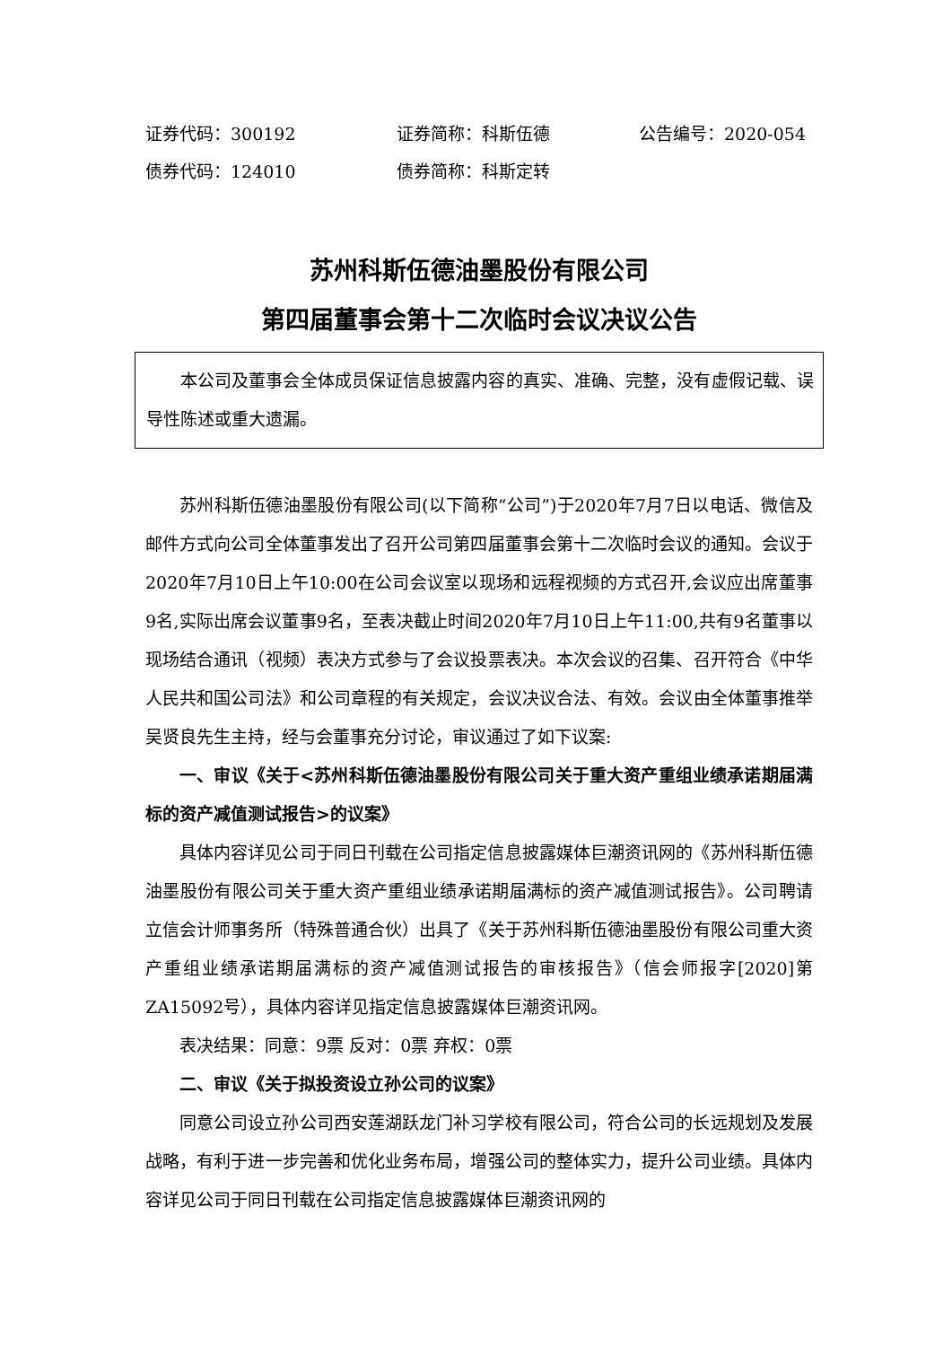证券代码：300192 证券简称：科斯伍德 公告编号：2020-054
债券代码：124010 债券简称：科斯定转
苏州科斯伍德油墨股份有限公司
第四届董事会第十二次临时会议决议公告
本公司及董事会全体成员保证信息披露内容的真实、准确、完整，没有虚假记载、误导性陈述或重大遗漏。
苏州科斯伍德油墨股份有限公司(以下简称“公司”)于2020年7月7日以电话、微信及邮件方式向公司全体董事发出了召开公司第四届董事会第十二次临时会议的通知。会议于2020年7月10日上午10:00在公司会议室以现场和远程视频的方式召开,会议应出席董事9名,实际出席会议董事9名，至表决截止时间2020年7月10日上午11:00,共有9名董事以现场结合通讯（视频）表决方式参与了会议投票表决。本次会议的召集、召开符合《中华人民共和国公司法》和公司章程的有关规定，会议决议合法、有效。会议由全体董事推举吴贤良先生主持，经与会董事充分讨论，审议通过了如下议案:
一、审议《关于<苏州科斯伍德油墨股份有限公司关于重大资产重组业绩承诺期届满标的资产减值测试报告>的议案》
具体内容详见公司于同日刊载在公司指定信息披露媒体巨潮资讯网的《苏州科斯伍德油墨股份有限公司关于重大资产重组业绩承诺期届满标的资产减值测试报告》。公司聘请立信会计师事务所（特殊普通合伙）出具了《关于苏州科斯伍德油墨股份有限公司重大资产重组业绩承诺期届满标的资产减值测试报告的审核报告》（信会师报字[2020]第ZA15092号），具体内容详见指定信息披露媒体巨潮资讯网。
表决结果：同意：9票 反对：0票 弃权：0票
二、审议《关于拟投资设立孙公司的议案》
同意公司设立孙公司西安莲湖跃龙门补习学校有限公司，符合公司的长远规划及发展战略，有利于进一步完善和优化业务布局，增强公司的整体实力，提升公司业绩。具体内容详见公司于同日刊载在公司指定信息披露媒体巨潮资讯网的